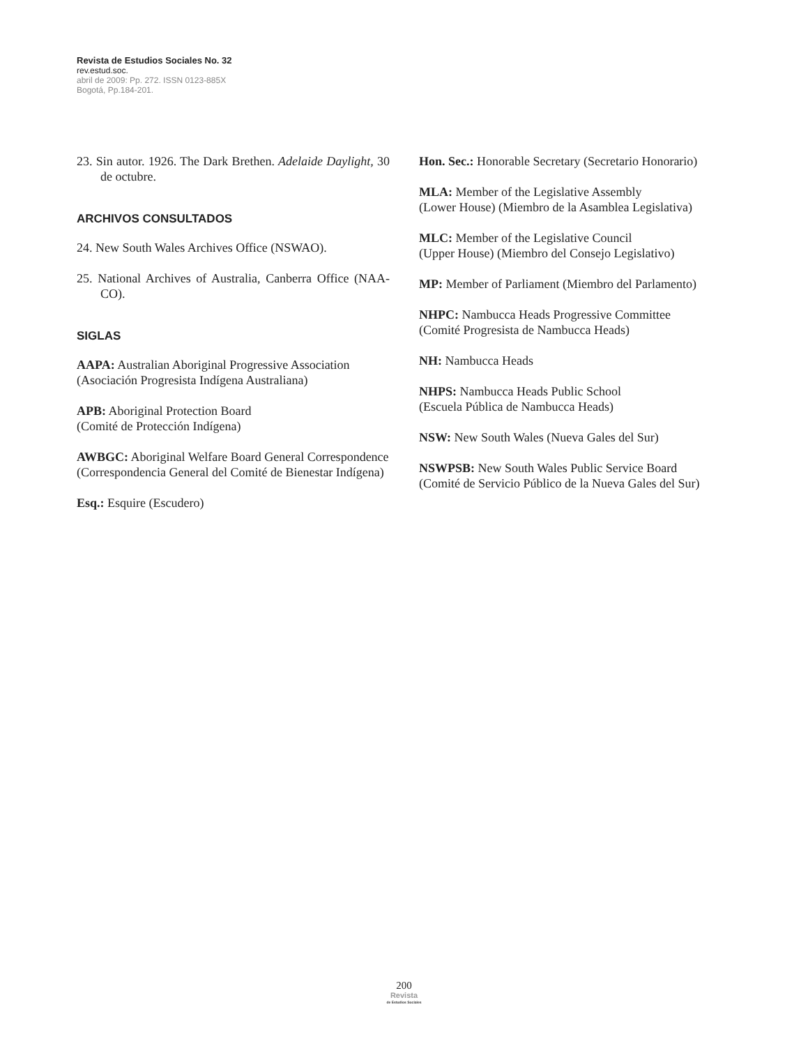Revista de Estudios Sociales No. 32
rev.estud.soc.
abril de 2009: Pp. 272. ISSN 0123-885X
Bogotá, Pp.184-201.
23. Sin autor. 1926. The Dark Brethen. Adelaide Daylight, 30 de octubre.
ARCHIVOS CONSULTADOS
24. New South Wales Archives Office (NSWAO).
25. National Archives of Australia, Canberra Office (NAA-CO).
SIGLAS
AAPA: Australian Aboriginal Progressive Association (Asociación Progresista Indígena Australiana)
APB: Aboriginal Protection Board
(Comité de Protección Indígena)
AWBGC: Aboriginal Welfare Board General Correspondence (Correspondencia General del Comité de Bienestar Indígena)
Esq.: Esquire (Escudero)
Hon. Sec.: Honorable Secretary (Secretario Honorario)
MLA: Member of the Legislative Assembly
(Lower House) (Miembro de la Asamblea Legislativa)
MLC: Member of the Legislative Council
(Upper House) (Miembro del Consejo Legislativo)
MP: Member of Parliament (Miembro del Parlamento)
NHPC: Nambucca Heads Progressive Committee
(Comité Progresista de Nambucca Heads)
NH: Nambucca Heads
NHPS: Nambucca Heads Public School
(Escuela Pública de Nambucca Heads)
NSW: New South Wales (Nueva Gales del Sur)
NSWPSB: New South Wales Public Service Board
(Comité de Servicio Público de la Nueva Gales del Sur)
200
Revista
de Estudios Sociales